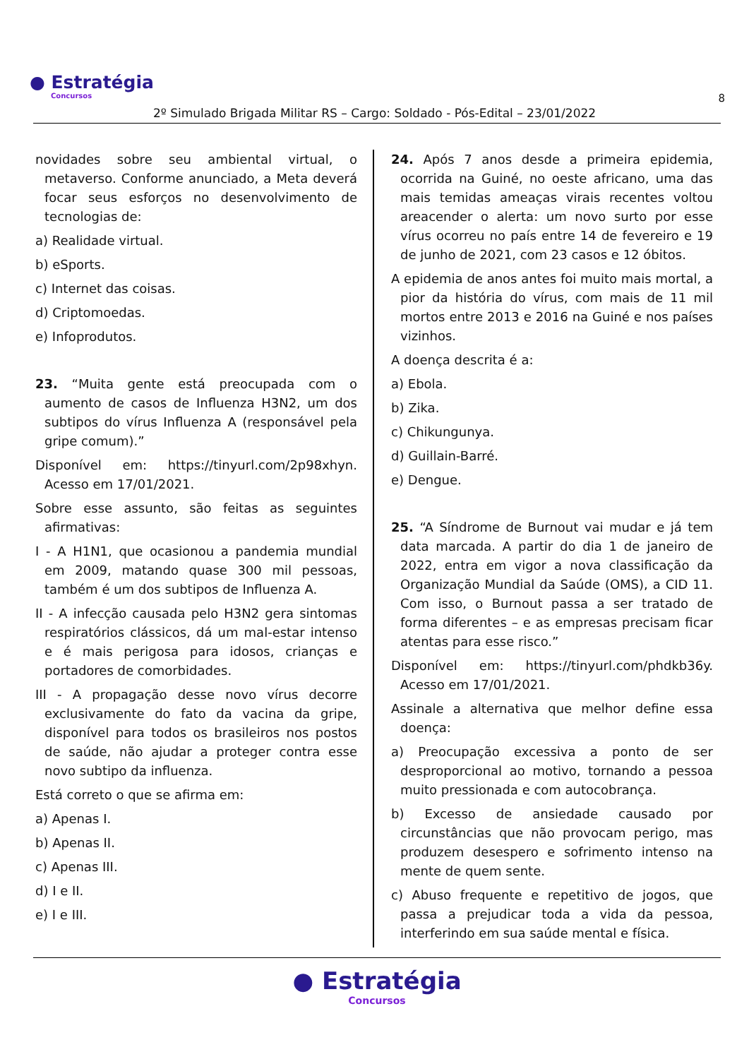● Estratégia
Concursos
8
2º Simulado Brigada Militar RS – Cargo: Soldado - Pós-Edital – 23/01/2022
novidades sobre seu ambiental virtual, o metaverso. Conforme anunciado, a Meta deverá focar seus esforços no desenvolvimento de tecnologias de:
a) Realidade virtual.
b) eSports.
c) Internet das coisas.
d) Criptomoedas.
e) Infoprodutos.
23. “Muita gente está preocupada com o aumento de casos de Influenza H3N2, um dos subtipos do vírus Influenza A (responsável pela gripe comum).”
Disponível em: https://tinyurl.com/2p98xhyn. Acesso em 17/01/2021.
Sobre esse assunto, são feitas as seguintes afirmativas:
I - A H1N1, que ocasionou a pandemia mundial em 2009, matando quase 300 mil pessoas, também é um dos subtipos de Influenza A.
II - A infecção causada pelo H3N2 gera sintomas respiratórios clássicos, dá um mal-estar intenso e é mais perigosa para idosos, crianças e portadores de comorbidades.
III - A propagação desse novo vírus decorre exclusivamente do fato da vacina da gripe, disponível para todos os brasileiros nos postos de saúde, não ajudar a proteger contra esse novo subtipo da influenza.
Está correto o que se afirma em:
a) Apenas I.
b) Apenas II.
c) Apenas III.
d) I e II.
e) I e III.
24. Após 7 anos desde a primeira epidemia, ocorrida na Guiné, no oeste africano, uma das mais temidas ameaças virais recentes voltou areacender o alerta: um novo surto por esse vírus ocorreu no país entre 14 de fevereiro e 19 de junho de 2021, com 23 casos e 12 óbitos.
A epidemia de anos antes foi muito mais mortal, a pior da história do vírus, com mais de 11 mil mortos entre 2013 e 2016 na Guiné e nos países vizinhos.
A doença descrita é a:
a) Ebola.
b) Zika.
c) Chikungunya.
d) Guillain-Barré.
e) Dengue.
25. “A Síndrome de Burnout vai mudar e já tem data marcada. A partir do dia 1 de janeiro de 2022, entra em vigor a nova classificação da Organização Mundial da Saúde (OMS), a CID 11. Com isso, o Burnout passa a ser tratado de forma diferentes – e as empresas precisam ficar atentas para esse risco.”
Disponível em: https://tinyurl.com/phdkb36y. Acesso em 17/01/2021.
Assinale a alternativa que melhor define essa doença:
a) Preocupação excessiva a ponto de ser desproporcional ao motivo, tornando a pessoa muito pressionada e com autocobrança.
b) Excesso de ansiedade causado por circunstâncias que não provocam perigo, mas produzem desespero e sofrimento intenso na mente de quem sente.
c) Abuso frequente e repetitivo de jogos, que passa a prejudicar toda a vida da pessoa, interferindo em sua saúde mental e física.
● Estratégia
Concursos